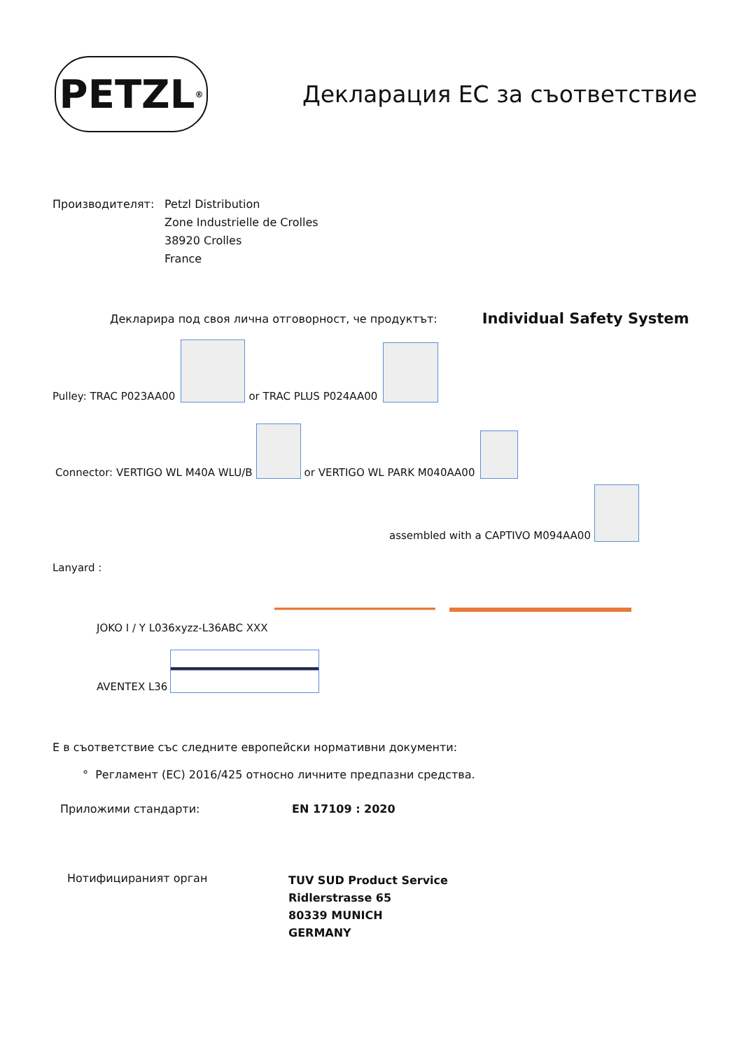PETZL<sup>®</sup>
Декларация ЕС за съответствие
Производителят: Petzl Distribution
Zone Industrielle de Crolles
38920 Crolles
France
Декларира под своя лична отговорност, че продуктът: Individual Safety System
Pulley: TRAC P023AA00 or TRAC PLUS P024AA00
Connector: VERTIGO WL M40A WLU/B or VERTIGO WL PARK M040AA00
assembled with a CAPTIVO M094AA00
Lanyard :
JOKO I / Y L036xyzz-L36ABC XXX
AVENTEX L36
Е в съответствие със следните европейски нормативни документи:
° Регламент (ЕС) 2016/425 относно личните предпазни средства.
Приложими стандарти: EN 17109 : 2020
Нотифицираният орган
TUV SUD Product Service
Ridlerstrasse 65
80339 MUNICH
GERMANY